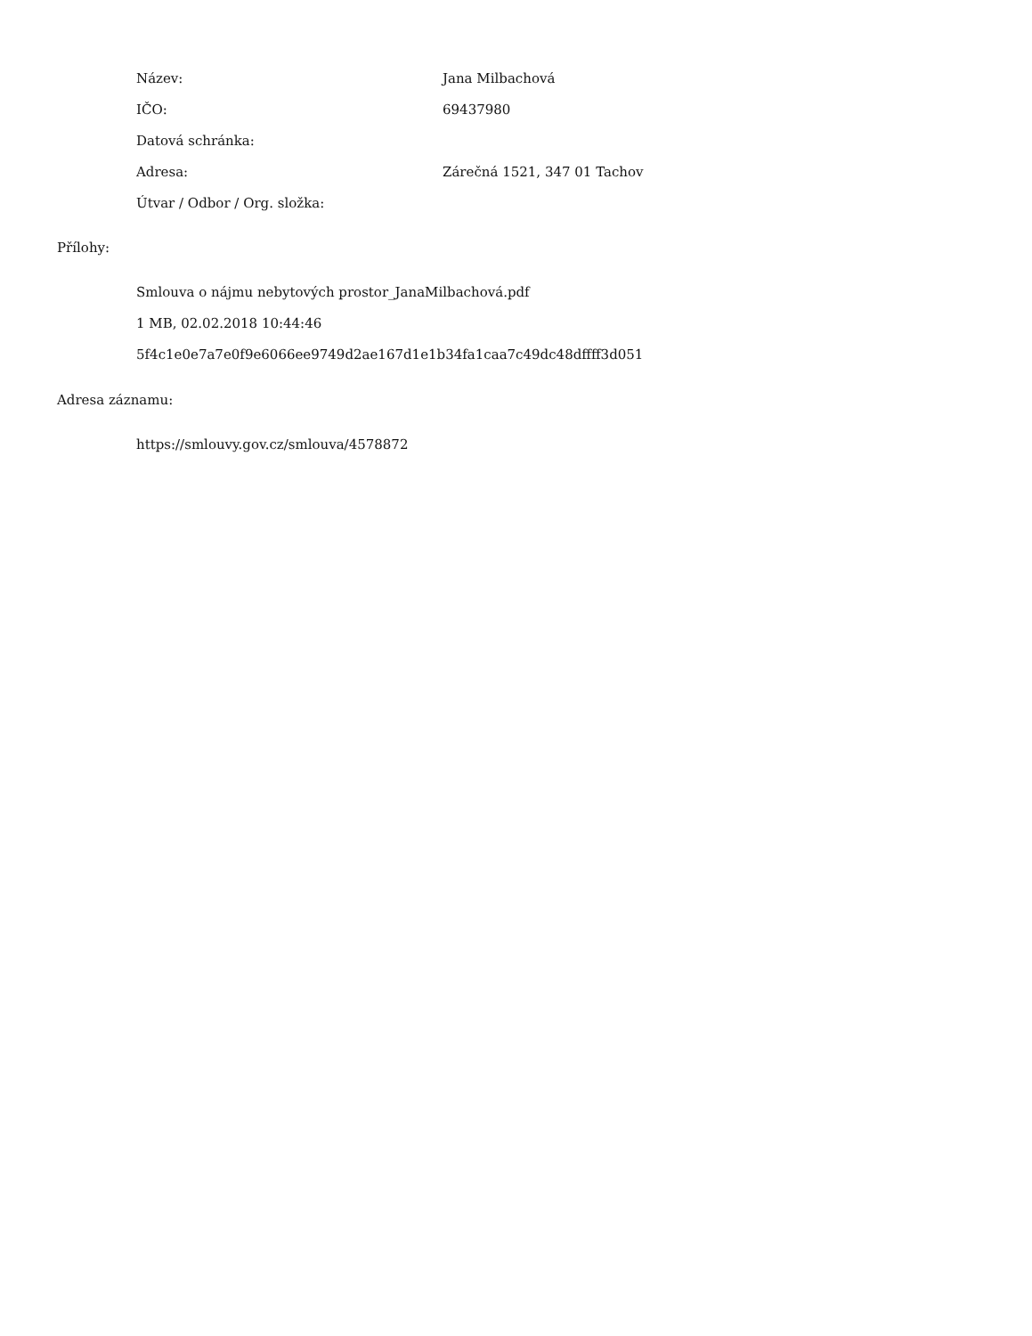| Název: | Jana Milbachová |
| IČO: | 69437980 |
| Datová schránka: | |
| Adresa: | Zárečná 1521, 347 01 Tachov |
| Útvar / Odbor / Org. složka: | |
Přílohy:
Smlouva o nájmu nebytových prostor_JanaMilbachová.pdf
1 MB, 02.02.2018 10:44:46
5f4c1e0e7a7e0f9e6066ee9749d2ae167d1e1b34fa1caa7c49dc48dffff3d051
Adresa záznamu:
https://smlouvy.gov.cz/smlouva/4578872